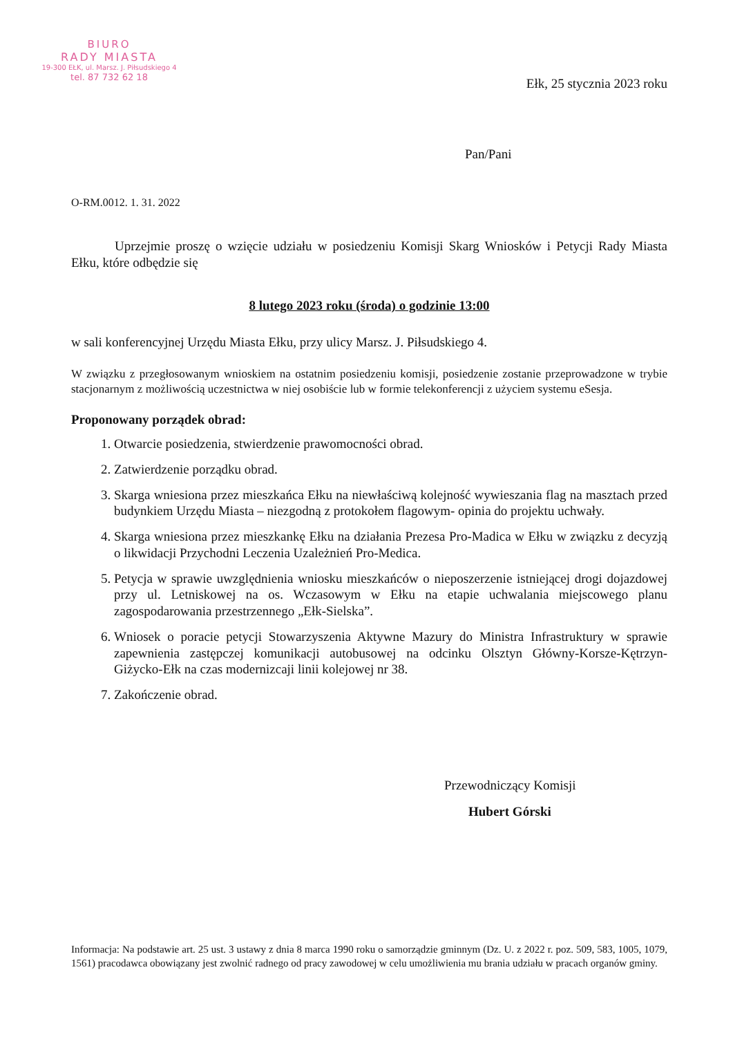BIURO
RADY MIASTA
19-300 EŁK, ul. Marsz. J. Piłsudskiego 4
tel. 87 732 62 18
Ełk, 25 stycznia 2023 roku
Pan/Pani
O-RM.0012. 1. 31. 2022
Uprzejmie proszę o wzięcie udziału w posiedzeniu Komisji Skarg Wniosków i Petycji Rady Miasta Ełku, które odbędzie się
8 lutego 2023 roku (środa) o godzinie 13:00
w sali konferencyjnej Urzędu Miasta Ełku, przy ulicy Marsz. J. Piłsudskiego 4.
W związku z przegłosowanym wnioskiem na ostatnim posiedzeniu komisji, posiedzenie zostanie przeprowadzone w trybie stacjonarnym z możliwością uczestnictwa w niej osobiście lub w formie telekonferencji z użyciem systemu eSesja.
Proponowany porządek obrad:
1. Otwarcie posiedzenia, stwierdzenie prawomocności obrad.
2. Zatwierdzenie porządku obrad.
3. Skarga wniesiona przez mieszkańca Ełku na niewłaściwą kolejność wywieszania flag na masztach przed budynkiem Urzędu Miasta – niezgodną z protokołem flagowym- opinia do projektu uchwały.
4. Skarga wniesiona przez mieszkankę Ełku na działania Prezesa Pro-Madica w Ełku w związku z decyzją o likwidacji Przychodni Leczenia Uzależnień Pro-Medica.
5. Petycja w sprawie uwzględnienia wniosku mieszkańców o nieposzerzenie istniejącej drogi dojazdowej przy ul. Letniskowej na os. Wczasowym w Ełku na etapie uchwalania miejscowego planu zagospodarowania przestrzennego „Ełk-Sielska”.
6. Wniosek o poracie petycji Stowarzyszenia Aktywne Mazury do Ministra Infrastruktury w sprawie zapewnienia zastępczej komunikacji autobusowej na odcinku Olsztyn Główny-Korsze-Kętrzyn-Giżycko-Ełk na czas modernizcaji linii kolejowej nr 38.
7. Zakończenie obrad.
Przewodniczący Komisji
Hubert Górski
Informacja: Na podstawie art. 25 ust. 3 ustawy z dnia 8 marca 1990 roku o samorządzie gminnym (Dz. U. z 2022 r. poz. 509, 583, 1005, 1079, 1561) pracodawca obowiązany jest zwolnić radnego od pracy zawodowej w celu umożliwienia mu brania udziału w pracach organów gminy.